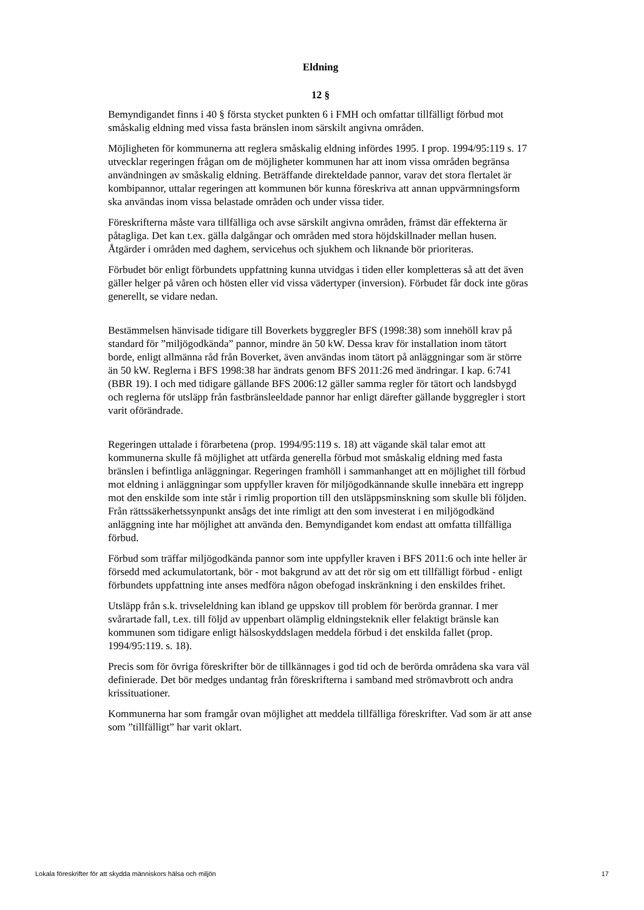Eldning
12 §
Bemyndigandet finns i 40 § första stycket punkten 6 i FMH och omfattar tillfälligt förbud mot småskalig eldning med vissa fasta bränslen inom särskilt angivna områden.
Möjligheten för kommunerna att reglera småskalig eldning infördes 1995. I prop. 1994/95:119 s. 17 utvecklar regeringen frågan om de möjligheter kommunen har att inom vissa områden begränsa användningen av småskalig eldning. Beträffande direkteldade pannor, varav det stora flertalet är kombipannor, uttalar regeringen att kommunen bör kunna föreskriva att annan uppvärmningsform ska användas inom vissa belastade områden och under vissa tider.
Föreskrifterna måste vara tillfälliga och avse särskilt angivna områden, främst där effekterna är påtagliga. Det kan t.ex. gälla dalgångar och områden med stora höjdskillnader mellan husen. Åtgärder i områden med daghem, servicehus och sjukhem och liknande bör prioriteras.
Förbudet bör enligt förbundets uppfattning kunna utvidgas i tiden eller kompletteras så att det även gäller helger på våren och hösten eller vid vissa vädertyper (inversion). Förbudet får dock inte göras generellt, se vidare nedan.
Bestämmelsen hänvisade tidigare till Boverkets byggregler BFS (1998:38) som innehöll krav på standard för ”miljögodkända” pannor, mindre än 50 kW. Dessa krav för installation inom tätort borde, enligt allmänna råd från Boverket, även användas inom tätort på anläggningar som är större än 50 kW. Reglerna i BFS 1998:38 har ändrats genom BFS 2011:26 med ändringar. I kap. 6:741 (BBR 19). I och med tidigare gällande BFS 2006:12 gäller samma regler för tätort och landsbygd och reglerna för utsläpp från fastbränsleeldade pannor har enligt därefter gällande byggregler i stort varit oförändrade.
Regeringen uttalade i förarbetena (prop. 1994/95:119 s. 18) att vägande skäl talar emot att kommunerna skulle få möjlighet att utfärda generella förbud mot småskalig eldning med fasta bränslen i befintliga anläggningar. Regeringen framhöll i sammanhanget att en möjlighet till förbud mot eldning i anläggningar som uppfyller kraven för miljögodkännande skulle innebära ett ingrepp mot den enskilde som inte står i rimlig proportion till den utsläppsminskning som skulle bli följden. Från rättssäkerhetssynpunkt ansågs det inte rimligt att den som investerat i en miljögodkänd anläggning inte har möjlighet att använda den. Bemyndigandet kom endast att omfatta tillfälliga förbud.
Förbud som träffar miljögodkända pannor som inte uppfyller kraven i BFS 2011:6 och inte heller är försedd med ackumulatortank, bör - mot bakgrund av att det rör sig om ett tillfälligt förbud - enligt förbundets uppfattning inte anses medföra någon obefogad inskränkning i den enskildes frihet.
Utsläpp från s.k. trivseleldning kan ibland ge uppskov till problem för berörda grannar. I mer svårartade fall, t.ex. till följd av uppenbart olämplig eldningsteknik eller felaktigt bränsle kan kommunen som tidigare enligt hälsoskyddslagen meddela förbud i det enskilda fallet (prop. 1994/95:119. s. 18).
Precis som för övriga föreskrifter bör de tillkännages i god tid och de berörda områdena ska vara väl definierade. Det bör medges undantag från föreskrifterna i samband med strömavbrott och andra krissituationer.
Kommunerna har som framgår ovan möjlighet att meddela tillfälliga föreskrifter. Vad som är att anse som ”tillfälligt” har varit oklart.
Lokala föreskrifter för att skydda människors hälsa och miljön 17